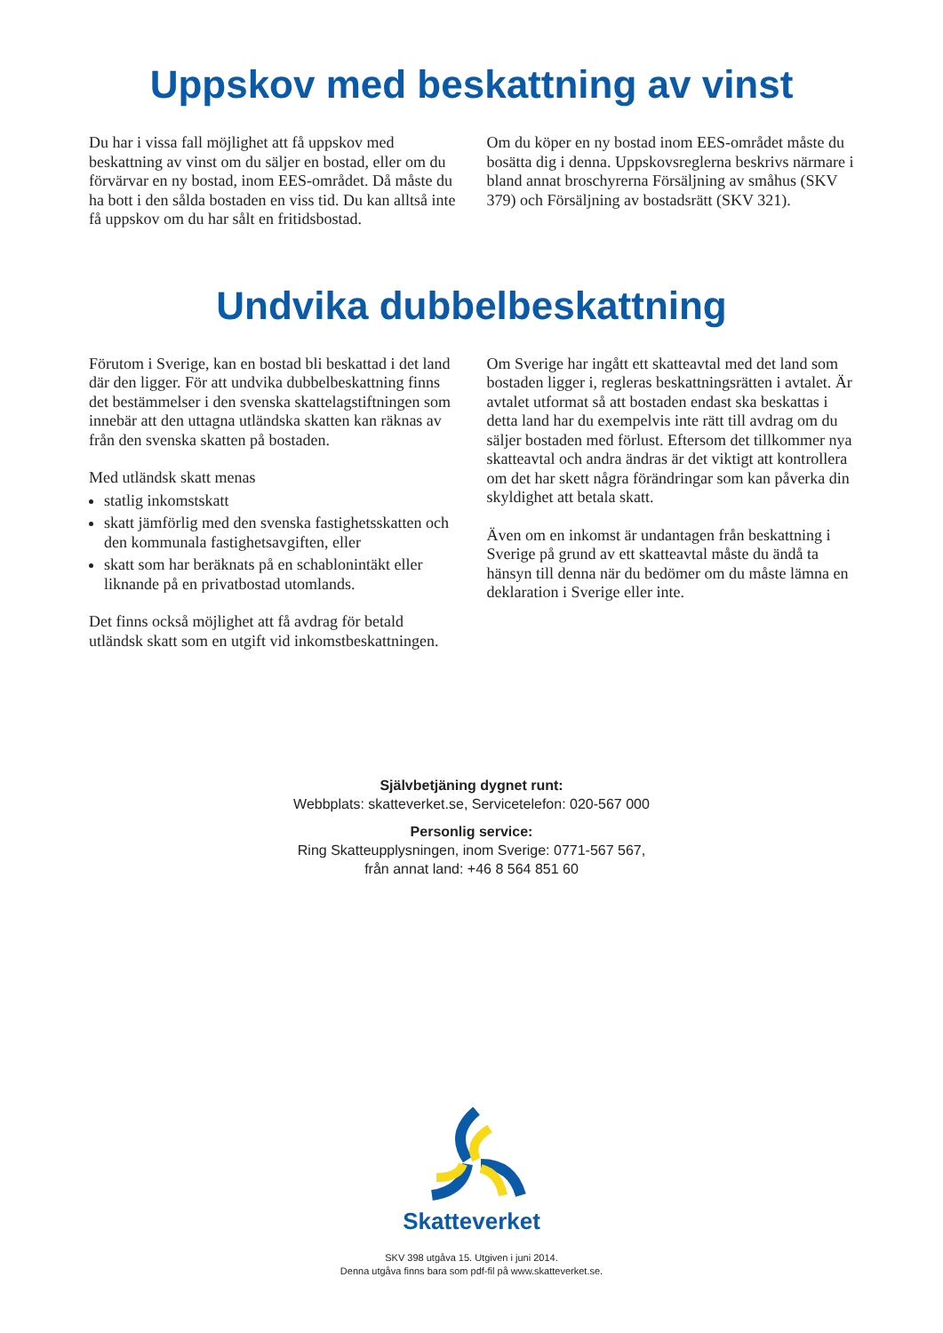Uppskov med beskattning av vinst
Du har i vissa fall möjlighet att få uppskov med beskattning av vinst om du säljer en bostad, eller om du förvärvar en ny bostad, inom EES-området. Då måste du ha bott i den sålda bostaden en viss tid. Du kan alltså inte få uppskov om du har sålt en fritidsbostad.
Om du köper en ny bostad inom EES-området måste du bosätta dig i denna. Uppskovsreglerna beskrivs närmare i bland annat broschyrerna Försäljning av småhus (SKV 379) och Försäljning av bostadsrätt (SKV 321).
Undvika dubbelbeskattning
Förutom i Sverige, kan en bostad bli beskattad i det land där den ligger. För att undvika dubbelbeskattning finns det bestämmelser i den svenska skattelagstiftningen som innebär att den uttagna utländska skatten kan räknas av från den svenska skatten på bostaden.
Med utländsk skatt menas
statlig inkomstskatt
skatt jämförlig med den svenska fastighetsskatten och den kommunala fastighetsavgiften, eller
skatt som har beräknats på en schablonintäkt eller liknande på en privatbostad utomlands.
Det finns också möjlighet att få avdrag för betald utländsk skatt som en utgift vid inkomstbeskattningen.
Om Sverige har ingått ett skatteavtal med det land som bostaden ligger i, regleras beskattningsrätten i avtalet. Är avtalet utformat så att bostaden endast ska beskattas i detta land har du exempelvis inte rätt till avdrag om du säljer bostaden med förlust. Eftersom det tillkommer nya skatteavtal och andra ändras är det viktigt att kontrollera om det har skett några förändringar som kan påverka din skyldighet att betala skatt.
Även om en inkomst är undantagen från beskattning i Sverige på grund av ett skatteavtal måste du ändå ta hänsyn till denna när du bedömer om du måste lämna en deklaration i Sverige eller inte.
Självbetjäning dygnet runt:
Webbplats: skatteverket.se, Servicetelefon: 020-567 000
Personlig service:
Ring Skatteupplysningen, inom Sverige: 0771-567 567,
från annat land: +46 8 564 851 60
Skatteverket
SKV 398 utgåva 15. Utgiven i juni 2014.
Denna utgåva finns bara som pdf-fil på www.skatteverket.se.